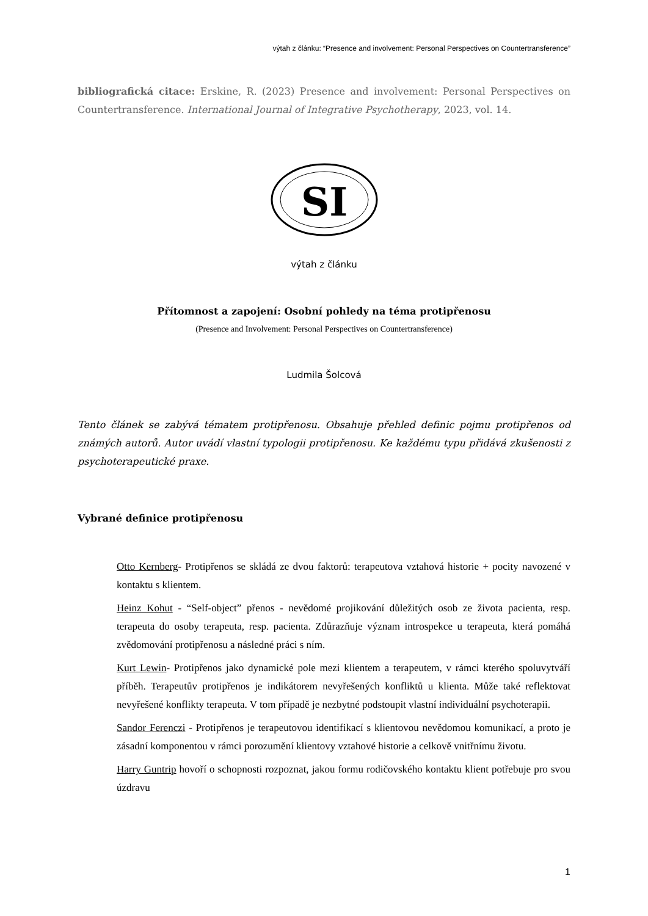výtah z článku: “Presence and involvement: Personal Perspectives on Countertransference”
bibliografická citace: Erskine, R. (2023) Presence and involvement: Personal Perspectives on Countertransference. International Journal of Integrative Psychotherapy, 2023, vol. 14.
SI
výtah z článku
Přítomnost a zapojení: Osobní pohledy na téma protipřenosu
(Presence and Involvement: Personal Perspectives on Countertransference)
Ludmila Šolcová
Tento článek se zabývá tématem protipřenosu. Obsahuje přehled definic pojmu protipřenos od známých autorů. Autor uvádí vlastní typologii protipřenosu. Ke každému typu přidává zkušenosti z psychoterapeutické praxe.
Vybrané definice protipřenosu
Otto Kernberg- Protipřenos se skládá ze dvou faktorů: terapeutova vztahová historie + pocity navozené v kontaktu s klientem.
Heinz Kohut - “Self-object” přenos - nevědomé projikování důležitých osob ze života pacienta, resp. terapeuta do osoby terapeuta, resp. pacienta. Zdůrazňuje význam introspekce u terapeuta, která pomáhá zvědomování protipřenosu a následné práci s ním.
Kurt Lewin- Protipřenos jako dynamické pole mezi klientem a terapeutem, v rámci kterého spoluvytváří příběh. Terapeutův protipřenos je indikátorem nevyřešených konfliktů u klienta. Může také reflektovat nevyřešené konflikty terapeuta. V tom případě je nezbytné podstoupit vlastní individuální psychoterapii.
Sandor Ferenczi - Protipřenos je terapeutovou identifikací s klientovou nevědomou komunikací, a proto je zásadní komponentou v rámci porozumění klientovy vztahové historie a celkově vnitřnímu životu.
Harry Guntrip hovoří o schopnosti rozpoznat, jakou formu rodičovského kontaktu klient potřebuje pro svou úzdravu
1